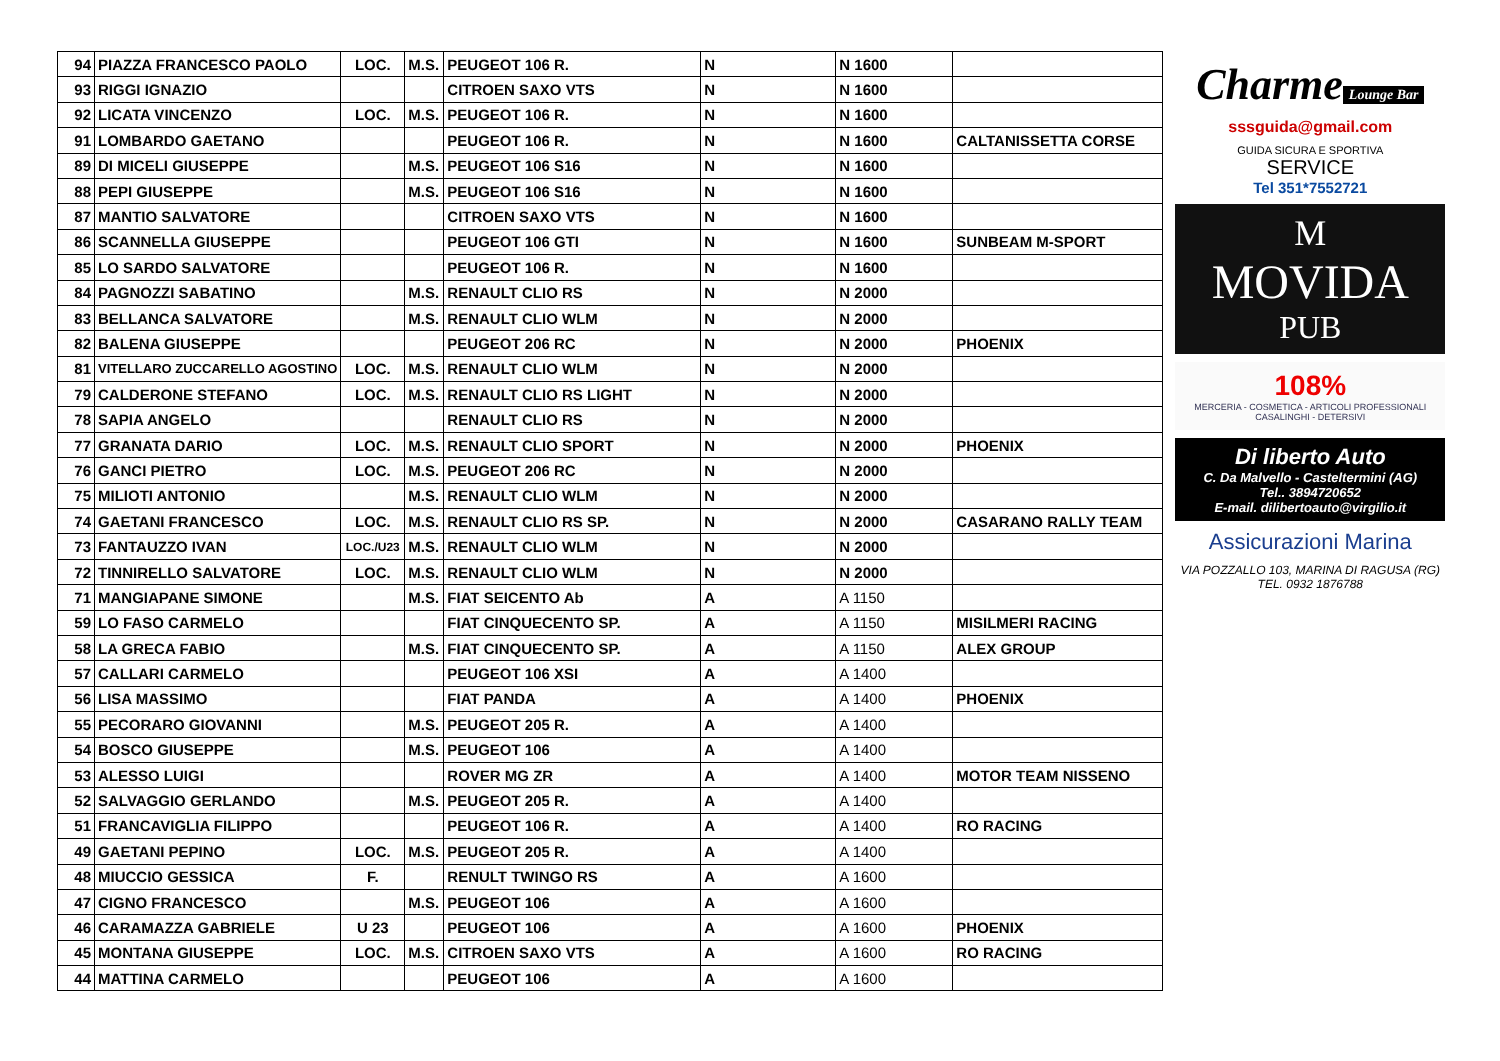| 94 | PIAZZA FRANCESCO PAOLO | LOC. | M.S. | PEUGEOT 106 R. | N | N 1600 | |
| 93 | RIGGI IGNAZIO | | | CITROEN SAXO VTS | N | N 1600 | |
| 92 | LICATA VINCENZO | LOC. | M.S. | PEUGEOT 106 R. | N | N 1600 | |
| 91 | LOMBARDO GAETANO | | | PEUGEOT 106 R. | N | N 1600 | CALTANISSETTA CORSE |
| 89 | DI MICELI GIUSEPPE | | M.S. | PEUGEOT 106 S16 | N | N 1600 | |
| 88 | PEPI GIUSEPPE | | M.S. | PEUGEOT 106 S16 | N | N 1600 | |
| 87 | MANTIO SALVATORE | | | CITROEN SAXO VTS | N | N 1600 | |
| 86 | SCANNELLA GIUSEPPE | | | PEUGEOT 106 GTI | N | N 1600 | SUNBEAM M-SPORT |
| 85 | LO SARDO SALVATORE | | | PEUGEOT 106 R. | N | N 1600 | |
| 84 | PAGNOZZI SABATINO | | M.S. | RENAULT CLIO RS | N | N 2000 | |
| 83 | BELLANCA SALVATORE | | M.S. | RENAULT CLIO WLM | N | N 2000 | |
| 82 | BALENA GIUSEPPE | | | PEUGEOT 206 RC | N | N 2000 | PHOENIX |
| 81 | VITELLARO ZUCCARELLO AGOSTINO | LOC. | M.S. | RENAULT CLIO WLM | N | N 2000 | |
| 79 | CALDERONE STEFANO | LOC. | M.S. | RENAULT CLIO RS LIGHT | N | N 2000 | |
| 78 | SAPIA ANGELO | | | RENAULT CLIO RS | N | N 2000 | |
| 77 | GRANATA DARIO | LOC. | M.S. | RENAULT CLIO SPORT | N | N 2000 | PHOENIX |
| 76 | GANCI PIETRO | LOC. | M.S. | PEUGEOT 206 RC | N | N 2000 | |
| 75 | MILIOTI ANTONIO | | M.S. | RENAULT CLIO WLM | N | N 2000 | |
| 74 | GAETANI FRANCESCO | LOC. | M.S. | RENAULT CLIO RS SP. | N | N 2000 | CASARANO RALLY TEAM |
| 73 | FANTAUZZO IVAN | LOC./U23 | M.S. | RENAULT CLIO WLM | N | N 2000 | |
| 72 | TINNIRELLO SALVATORE | LOC. | M.S. | RENAULT CLIO WLM | N | N 2000 | |
| 71 | MANGIAPANE SIMONE | | M.S. | FIAT SEICENTO Ab | A | A 1150 | |
| 59 | LO FASO CARMELO | | | FIAT CINQUECENTO SP. | A | A 1150 | MISILMERI RACING |
| 58 | LA GRECA FABIO | | M.S. | FIAT CINQUECENTO SP. | A | A 1150 | ALEX GROUP |
| 57 | CALLARI CARMELO | | | PEUGEOT 106 XSI | A | A 1400 | |
| 56 | LISA MASSIMO | | | FIAT PANDA | A | A 1400 | PHOENIX |
| 55 | PECORARO GIOVANNI | | M.S. | PEUGEOT 205 R. | A | A 1400 | |
| 54 | BOSCO GIUSEPPE | | M.S. | PEUGEOT 106 | A | A 1400 | |
| 53 | ALESSO LUIGI | | | ROVER MG ZR | A | A 1400 | MOTOR TEAM NISSENO |
| 52 | SALVAGGIO GERLANDO | | M.S. | PEUGEOT 205 R. | A | A 1400 | |
| 51 | FRANCAVIGLIA FILIPPO | | | PEUGEOT 106 R. | A | A 1400 | RO RACING |
| 49 | GAETANI PEPINO | LOC. | M.S. | PEUGEOT 205 R. | A | A 1400 | |
| 48 | MIUCCIO GESSICA | F. | | RENULT TWINGO RS | A | A 1600 | |
| 47 | CIGNO FRANCESCO | | M.S. | PEUGEOT 106 | A | A 1600 | |
| 46 | CARAMAZZA GABRIELE | U 23 | | PEUGEOT 106 | A | A 1600 | PHOENIX |
| 45 | MONTANA GIUSEPPE | LOC. | M.S. | CITROEN SAXO VTS | A | A 1600 | RO RACING |
| 44 | MATTINA CARMELO | | | PEUGEOT 106 | A | A 1600 | |
Charme
Lounge Bar
sssguida@gmail.com
GUIDA SICURA E SPORTIVA
SERVICE
Tel 351*7552721
M
MOVIDA
PUB
108%
MERCERIA - COSMETICA - ARTICOLI PROFESSIONALI
CASALINGHI - DETERSIVI
Di liberto Auto
C. Da Malvello - Casteltermini (AG)
Tel.. 3894720652
E-mail. dilibertoauto@virgilio.it
Assicurazioni Marina
VIA POZZALLO 103, MARINA DI RAGUSA (RG)
TEL. 0932 1876788